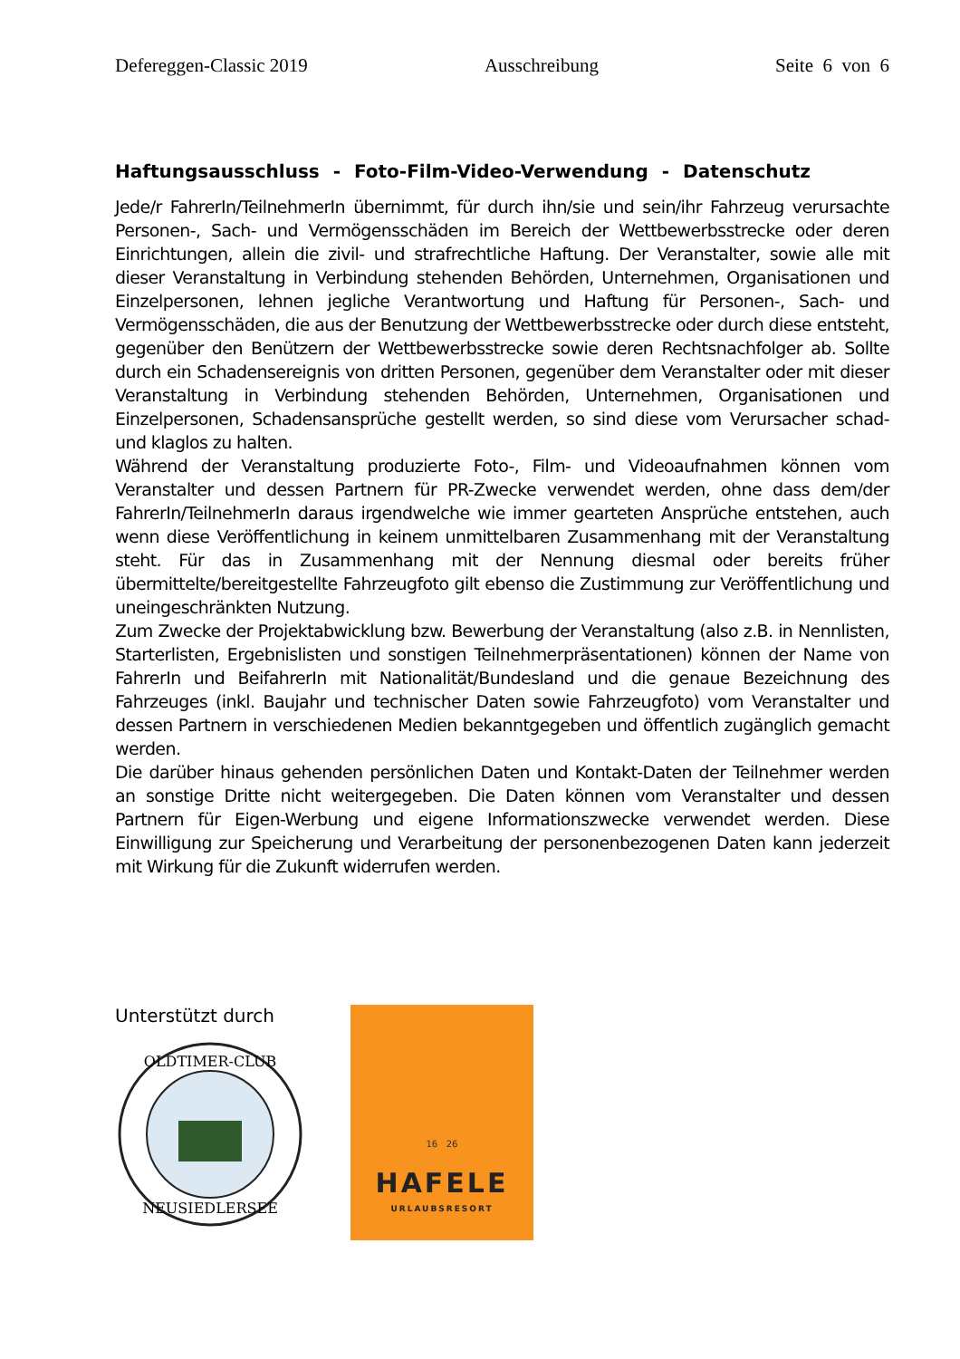Defereggen-Classic 2019 Ausschreibung Seite 6 von 6
Haftungsausschluss - Foto-Film-Video-Verwendung - Datenschutz
Jede/r FahrerIn/TeilnehmerIn übernimmt, für durch ihn/sie und sein/ihr Fahrzeug verursachte Personen-, Sach- und Vermögensschäden im Bereich der Wettbewerbsstrecke oder deren Einrichtungen, allein die zivil- und strafrechtliche Haftung. Der Veranstalter, sowie alle mit dieser Veranstaltung in Verbindung stehenden Behörden, Unternehmen, Organisationen und Einzelpersonen, lehnen jegliche Verantwortung und Haftung für Personen-, Sach- und Vermögensschäden, die aus der Benutzung der Wettbewerbsstrecke oder durch diese entsteht, gegenüber den Benützern der Wettbewerbsstrecke sowie deren Rechtsnachfolger ab. Sollte durch ein Schadensereignis von dritten Personen, gegenüber dem Veranstalter oder mit dieser Veranstaltung in Verbindung stehenden Behörden, Unternehmen, Organisationen und Einzelpersonen, Schadensansprüche gestellt werden, so sind diese vom Verursacher schad- und klaglos zu halten.
Während der Veranstaltung produzierte Foto-, Film- und Videoaufnahmen können vom Veranstalter und dessen Partnern für PR-Zwecke verwendet werden, ohne dass dem/der FahrerIn/TeilnehmerIn daraus irgendwelche wie immer gearteten Ansprüche entstehen, auch wenn diese Veröffentlichung in keinem unmittelbaren Zusammenhang mit der Veranstaltung steht. Für das in Zusammenhang mit der Nennung diesmal oder bereits früher übermittelte/bereitgestellte Fahrzeugfoto gilt ebenso die Zustimmung zur Veröffentlichung und uneingeschränkten Nutzung.
Zum Zwecke der Projektabwicklung bzw. Bewerbung der Veranstaltung (also z.B. in Nennlisten, Starterlisten, Ergebnislisten und sonstigen Teilnehmerpräsentationen) können der Name von FahrerIn und BeifahrerIn mit Nationalität/Bundesland und die genaue Bezeichnung des Fahrzeuges (inkl. Baujahr und technischer Daten sowie Fahrzeugfoto) vom Veranstalter und dessen Partnern in verschiedenen Medien bekanntgegeben und öffentlich zugänglich gemacht werden.
Die darüber hinaus gehenden persönlichen Daten und Kontakt-Daten der Teilnehmer werden an sonstige Dritte nicht weitergegeben. Die Daten können vom Veranstalter und dessen Partnern für Eigen-Werbung und eigene Informationszwecke verwendet werden. Diese Einwilligung zur Speicherung und Verarbeitung der personenbezogenen Daten kann jederzeit mit Wirkung für die Zukunft widerrufen werden.
Unterstützt durch
OLDTIMER-CLUB
NEUSIEDLERSEE
16 26
HAFELE
URLAUBSRESORT